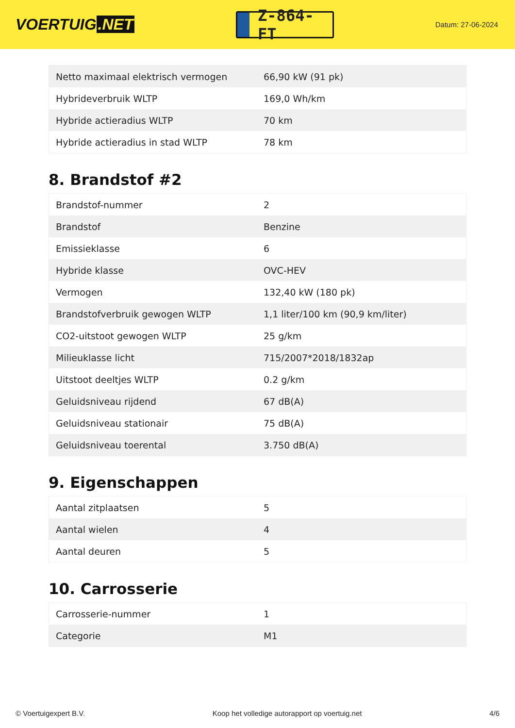VOERTUIG.NET
Z-864-FT
Datum: 27-06-2024
| Netto maximaal elektrisch vermogen | 66,90 kW (91 pk) |
| Hybrideverbruik WLTP | 169,0 Wh/km |
| Hybride actieradius WLTP | 70 km |
| Hybride actieradius in stad WLTP | 78 km |
8. Brandstof #2
| Brandstof-nummer | 2 |
| Brandstof | Benzine |
| Emissieklasse | 6 |
| Hybride klasse | OVC-HEV |
| Vermogen | 132,40 kW (180 pk) |
| Brandstofverbruik gewogen WLTP | 1,1 liter/100 km (90,9 km/liter) |
| CO2-uitstoot gewogen WLTP | 25 g/km |
| Milieuklasse licht | 715/2007*2018/1832ap |
| Uitstoot deeltjes WLTP | 0.2 g/km |
| Geluidsniveau rijdend | 67 dB(A) |
| Geluidsniveau stationair | 75 dB(A) |
| Geluidsniveau toerental | 3.750 dB(A) |
9. Eigenschappen
| Aantal zitplaatsen | 5 |
| Aantal wielen | 4 |
| Aantal deuren | 5 |
10. Carrosserie
| Carrosserie-nummer | 1 |
| Categorie | M1 |
© Voertuigexpert B.V. Koop het volledige autorapport op voertuig.net 4/6